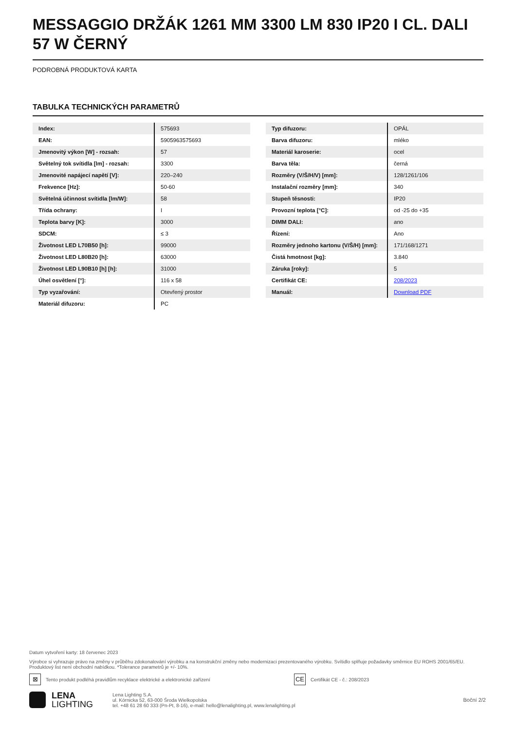MESSAGGIO DRŽÁK 1261 MM 3300 LM 830 IP20 I CL. DALI 57 W ČERNÝ
PODROBNÁ PRODUKTOVÁ KARTA
TABULKA TECHNICKÝCH PARAMETRŮ
| Index: | 575693 |
| EAN: | 5905963575693 |
| Jmenovitý výkon [W] - rozsah: | 57 |
| Světelný tok svítidla [lm] - rozsah: | 3300 |
| Jmenovité napájecí napětí [V]: | 220–240 |
| Frekvence [Hz]: | 50-60 |
| Světelná účinnost svítidla [lm/W]: | 58 |
| Třída ochrany: | I |
| Teplota barvy [K]: | 3000 |
| SDCM: | ≤ 3 |
| Životnost LED L70B50 [h]: | 99000 |
| Životnost LED L80B20 [h]: | 63000 |
| Životnost LED L90B10 [h] [h]: | 31000 |
| Úhel osvětlení [°]: | 116 x 58 |
| Typ vyzařování: | Otevřený prostor |
| Materiál difuzoru: | PC |
| Typ difuzoru: | OPÁL |
| Barva difuzoru: | mléko |
| Materiál karoserie: | ocel |
| Barva těla: | černá |
| Rozměry (V/Š/H/V) [mm]: | 128/1261/106 |
| Instalační rozměry [mm]: | 340 |
| Stupeň těsnosti: | IP20 |
| Provozní teplota [°C]: | od -25 do +35 |
| DIMM DALI: | ano |
| Řízení: | Ano |
| Rozměry jednoho kartonu (V/Š/H) [mm]: | 171/168/1271 |
| Čistá hmotnost [kg]: | 3.840 |
| Záruka [roky]: | 5 |
| Certifikát CE: | 208/2023 |
| Manuál: | Download PDF |
Datum vytvoření karty: 18 červenec 2023
Výrobce si vyhrazuje právo na změny v průběhu zdokonalování výrobku a na konstrukční změny nebo modernizaci prezentovaného výrobku. Svítidlo splňuje požadavky směrnice EU ROHS 2001/65/EU. Produktový list není obchodní nabídkou. *Tolerance parametrů je +/- 10%.
⊠
Tento produkt podléhá pravidlům recyklace elektrické a elektronické zařízení
CE
Certifikát CE - č.: 208/2023
LENA
LIGHTING
Lena Lighting S.A.
ul. Kórnicka 52, 63-000 Środa Wielkopolska
tel. +48 61 28 60 333 (Pn-Pt, 8-16), e-mail: hello@lenalighting.pl, www.lenalighting.pl
Boční 2/2